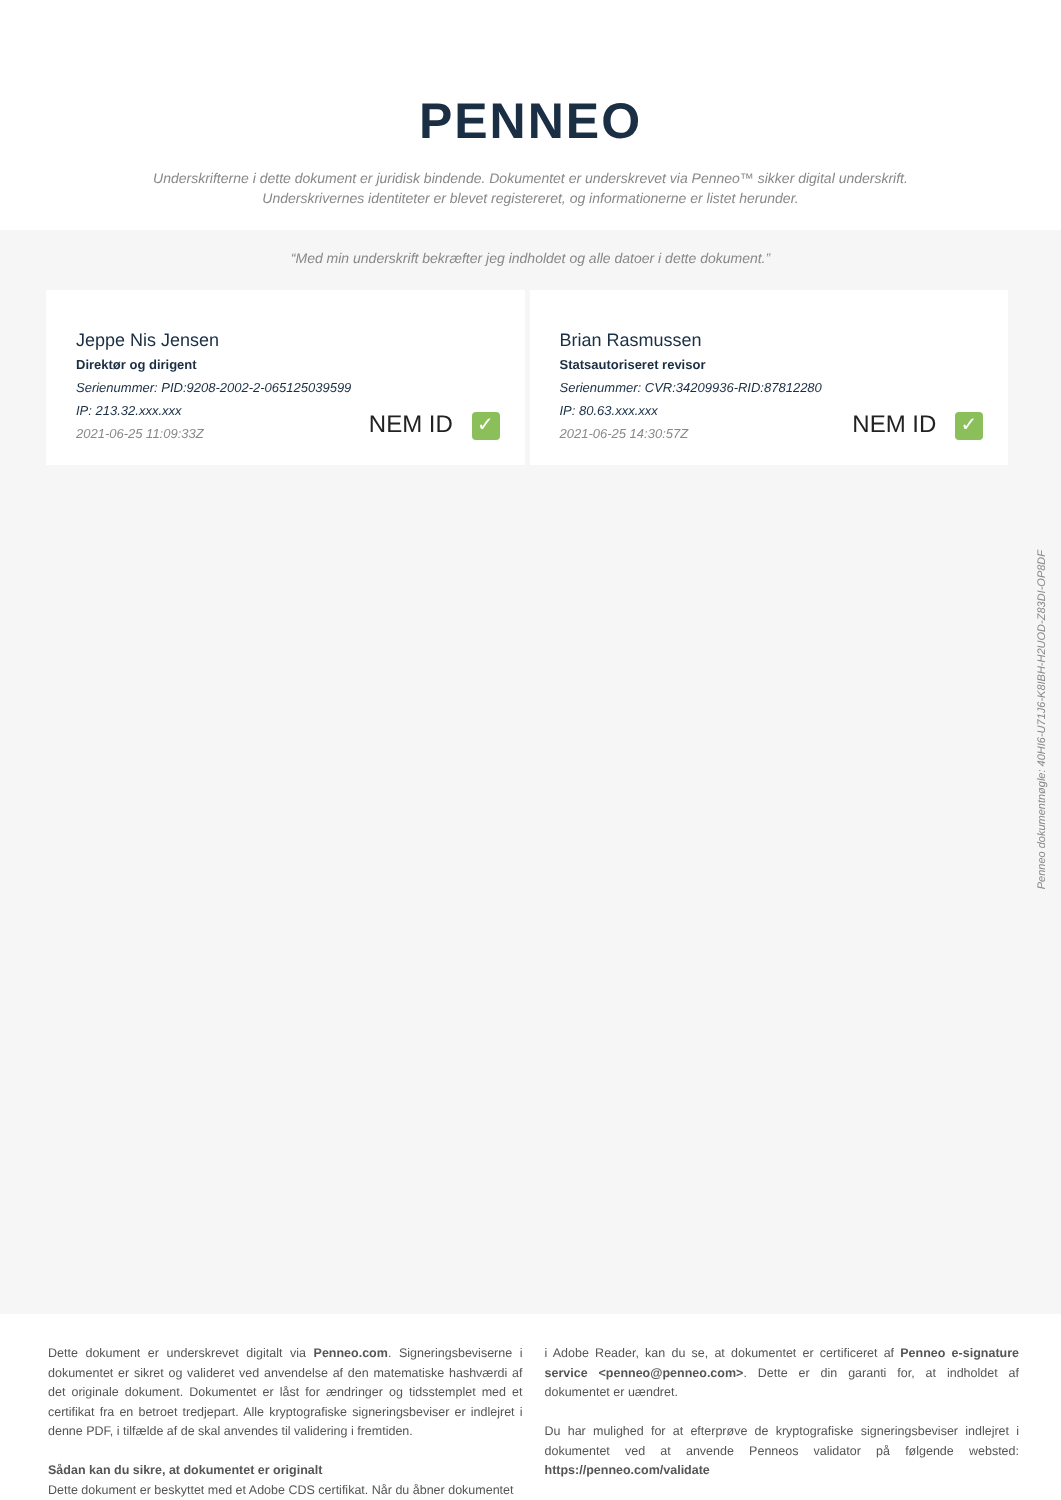PENNEO
Underskrifterne i dette dokument er juridisk bindende. Dokumentet er underskrevet via Penneo™ sikker digital underskrift.
Underskrivernes identiteter er blevet registereret, og informationerne er listet herunder.
“Med min underskrift bekræfter jeg indholdet og alle datoer i dette dokument.”
Jeppe Nis Jensen
Direktør og dirigent
Serienummer: PID:9208-2002-2-065125039599
IP: 213.32.xxx.xxx
2021-06-25 11:09:33Z
NEM ID ✓
Brian Rasmussen
Statsautoriseret revisor
Serienummer: CVR:34209936-RID:87812280
IP: 80.63.xxx.xxx
2021-06-25 14:30:57Z
NEM ID ✓
Penneo dokumentnøgle: 40HI6-U71J6-K8IBH-H2UOD-Z83DI-OP8DF
Dette dokument er underskrevet digitalt via Penneo.com. Signeringsbeviserne i dokumentet er sikret og valideret ved anvendelse af den matematiske hashværdi af det originale dokument. Dokumentet er låst for ændringer og tidsstemplet med et certifikat fra en betroet tredjepart. Alle kryptografiske signeringsbeviser er indlejret i denne PDF, i tilfælde af de skal anvendes til validering i fremtiden.
Sådan kan du sikre, at dokumentet er originalt
Dette dokument er beskyttet med et Adobe CDS certifikat. Når du åbner dokumentet
i Adobe Reader, kan du se, at dokumentet er certificeret af Penneo e-signature service <penneo@penneo.com>. Dette er din garanti for, at indholdet af dokumentet er uændret.
Du har mulighed for at efterprøve de kryptografiske signeringsbeviser indlejret i dokumentet ved at anvende Penneos validator på følgende websted: https://penneo.com/validate